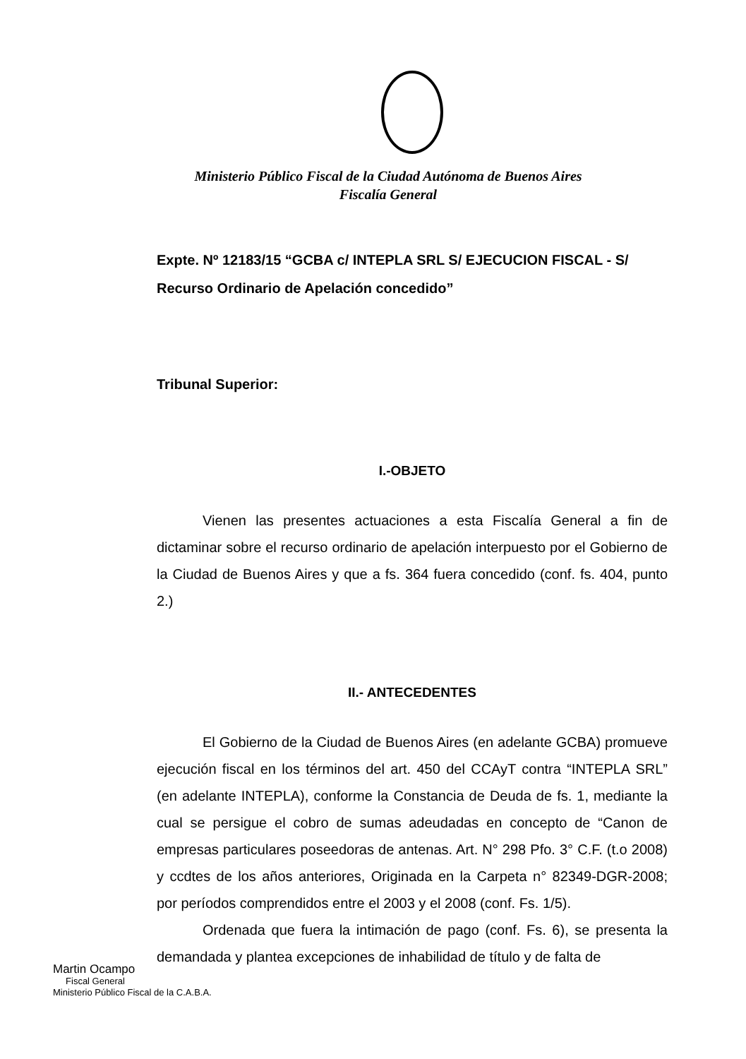Ministerio Público Fiscal de la Ciudad Autónoma de Buenos Aires
Fiscalía General
Expte. Nº 12183/15 “GCBA c/ INTEPLA SRL S/ EJECUCION FISCAL - S/ Recurso Ordinario de Apelación concedido”
Tribunal Superior:
I.-OBJETO
Vienen las presentes actuaciones a esta Fiscalía General a fin de dictaminar sobre el recurso ordinario de apelación interpuesto por el Gobierno de la Ciudad de Buenos Aires y que a fs. 364 fuera concedido (conf. fs. 404, punto 2.)
II.- ANTECEDENTES
El Gobierno de la Ciudad de Buenos Aires (en adelante GCBA) promueve ejecución fiscal en los términos del art. 450 del CCAyT contra “INTEPLA SRL” (en adelante INTEPLA), conforme la Constancia de Deuda de fs. 1, mediante la cual se persigue el cobro de sumas adeudadas en concepto de “Canon de empresas particulares poseedoras de antenas. Art. N° 298 Pfo. 3° C.F. (t.o 2008) y ccdtes de los años anteriores, Originada en la Carpeta n° 82349-DGR-2008; por períodos comprendidos entre el 2003 y el 2008 (conf. Fs. 1/5).
Ordenada que fuera la intimación de pago (conf. Fs. 6), se presenta la demandada y plantea excepciones de inhabilidad de título y de falta de
Martin Ocampo
Fiscal General
Ministerio Público Fiscal de la C.A.B.A.